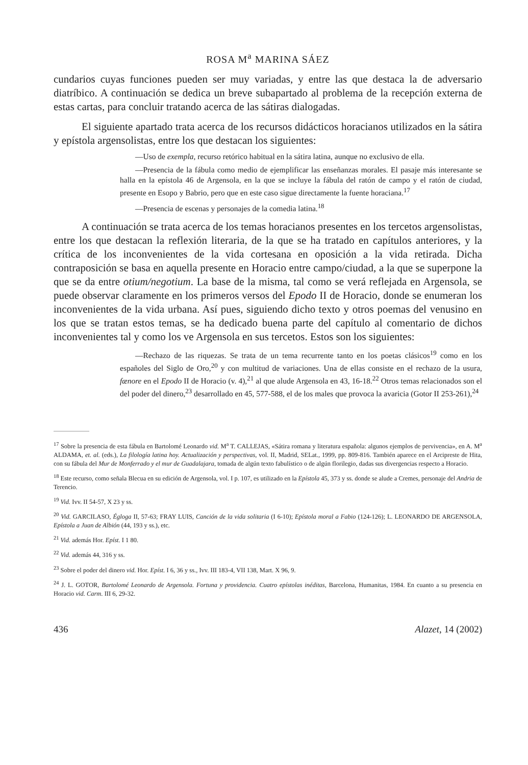ROSA M<sup>a</sup> MARINA SÁEZ
cundarios cuyas funciones pueden ser muy variadas, y entre las que destaca la de adversario diatríbico. A continuación se dedica un breve subapartado al problema de la recepción externa de estas cartas, para concluir tratando acerca de las sátiras dialogadas.
El siguiente apartado trata acerca de los recursos didácticos horacianos utilizados en la sátira y epístola argensolistas, entre los que destacan los siguientes:
—Uso de exempla, recurso retórico habitual en la sátira latina, aunque no exclusivo de ella.
—Presencia de la fábula como medio de ejemplificar las enseñanzas morales. El pasaje más interesante se halla en la epístola 46 de Argensola, en la que se incluye la fábula del ratón de campo y el ratón de ciudad, presente en Esopo y Babrio, pero que en este caso sigue directamente la fuente horaciana.<sup>17</sup>
—Presencia de escenas y personajes de la comedia latina.<sup>18</sup>
A continuación se trata acerca de los temas horacianos presentes en los tercetos argensolistas, entre los que destacan la reflexión literaria, de la que se ha tratado en capítulos anteriores, y la crítica de los inconvenientes de la vida cortesana en oposición a la vida retirada. Dicha contraposición se basa en aquella presente en Horacio entre campo/ciudad, a la que se superpone la que se da entre otium/negotium. La base de la misma, tal como se verá reflejada en Argensola, se puede observar claramente en los primeros versos del Epodo II de Horacio, donde se enumeran los inconvenientes de la vida urbana. Así pues, siguiendo dicho texto y otros poemas del venusino en los que se tratan estos temas, se ha dedicado buena parte del capítulo al comentario de dichos inconvenientes tal y como los ve Argensola en sus tercetos. Estos son los siguientes:
—Rechazo de las riquezas. Se trata de un tema recurrente tanto en los poetas clásicos<sup>19</sup> como en los españoles del Siglo de Oro,<sup>20</sup> y con multitud de variaciones. Una de ellas consiste en el rechazo de la usura, fænore en el Epodo II de Horacio (v. 4),<sup>21</sup> al que alude Argensola en 43, 16-18.<sup>22</sup> Otros temas relacionados son el del poder del dinero,<sup>23</sup> desarrollado en 45, 577-588, el de los males que provoca la avaricia (Gotor II 253-261),<sup>24</sup>
<sup>17</sup> Sobre la presencia de esta fábula en Bartolomé Leonardo vid. M<sup>a</sup> T. CALLEJAS, «Sátira romana y literatura española: algunos ejemplos de pervivencia», en A. M<sup>a</sup> ALDAMA, et. al. (eds.), La filología latina hoy. Actualización y perspectivas, vol. II, Madrid, SELat., 1999, pp. 809-816. También aparece en el Arcipreste de Hita, con su fábula del Mur de Monferrado y el mur de Guadalajara, tomada de algún texto fabulístico o de algún florilegio, dadas sus divergencias respecto a Horacio.
<sup>18</sup> Este recurso, como señala Blecua en su edición de Argensola, vol. I p. 107, es utilizado en la Epístola 45, 373 y ss. donde se alude a Cremes, personaje del Andria de Terencio.
<sup>19</sup> Vid. Ivv. II 54-57, X 23 y ss.
<sup>20</sup> Vid. GARCILASO, Égloga II, 57-63; FRAY LUIS, Canción de la vida solitaria (I 6-10); Epístola moral a Fabio (124-126); L. LEONARDO DE ARGENSOLA, Epístola a Juan de Albión (44, 193 y ss.), etc.
<sup>21</sup> Vid. además Hor. Epíst. I 1 80.
<sup>22</sup> Vid. además 44, 316 y ss.
<sup>23</sup> Sobre el poder del dinero vid. Hor. Epíst. I 6, 36 y ss., Ivv. III 183-4, VII 138, Mart. X 96, 9.
<sup>24</sup> J. L. GOTOR, Bartolomé Leonardo de Argensola. Fortuna y providencia. Cuatro epístolas inéditas, Barcelona, Humanitas, 1984. En cuanto a su presencia en Horacio vid. Carm. III 6, 29-32.
436 Alazet, 14 (2002)